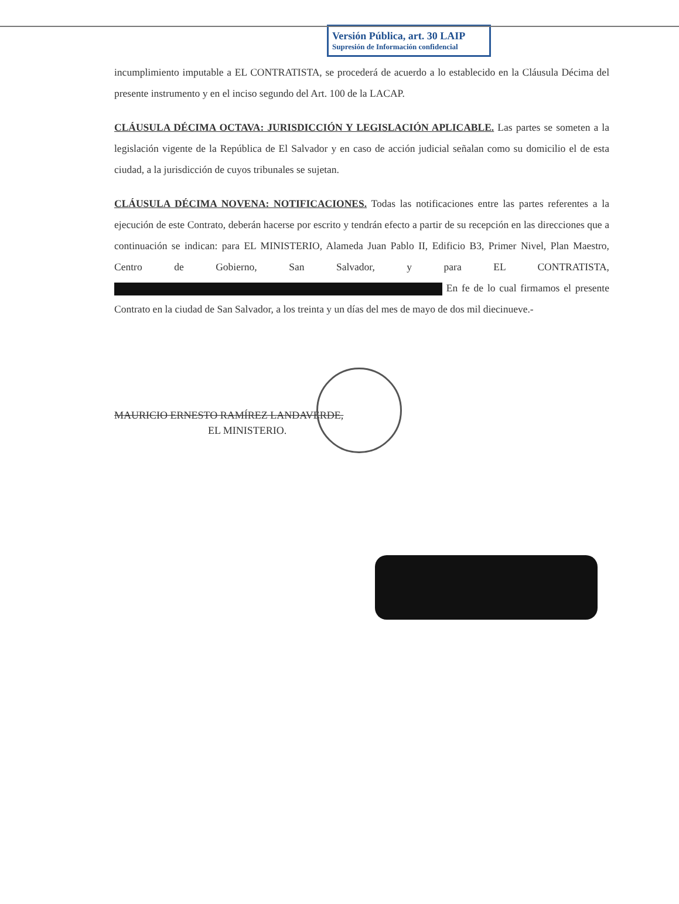Versión Pública, art. 30 LAIP
Supresión de Información confidencial
incumplimiento imputable a EL CONTRATISTA, se procederá de acuerdo a lo establecido en la Cláusula Décima del presente instrumento y en el inciso segundo del Art. 100 de la LACAP.
CLÁUSULA DÉCIMA OCTAVA: JURISDICCIÓN Y LEGISLACIÓN APLICABLE. Las partes se someten a la legislación vigente de la República de El Salvador y en caso de acción judicial señalan como su domicilio el de esta ciudad, a la jurisdicción de cuyos tribunales se sujetan.
CLÁUSULA DÉCIMA NOVENA: NOTIFICACIONES. Todas las notificaciones entre las partes referentes a la ejecución de este Contrato, deberán hacerse por escrito y tendrán efecto a partir de su recepción en las direcciones que a continuación se indican: para EL MINISTERIO, Alameda Juan Pablo II, Edificio B3, Primer Nivel, Plan Maestro, Centro de Gobierno, San Salvador, y para EL CONTRATISTA, En fe de lo cual firmamos el presente Contrato en la ciudad de San Salvador, a los treinta y un días del mes de mayo de dos mil diecinueve.-
MAURICIO ERNESTO RAMÍREZ LANDAVERDE,
EL MINISTERIO.